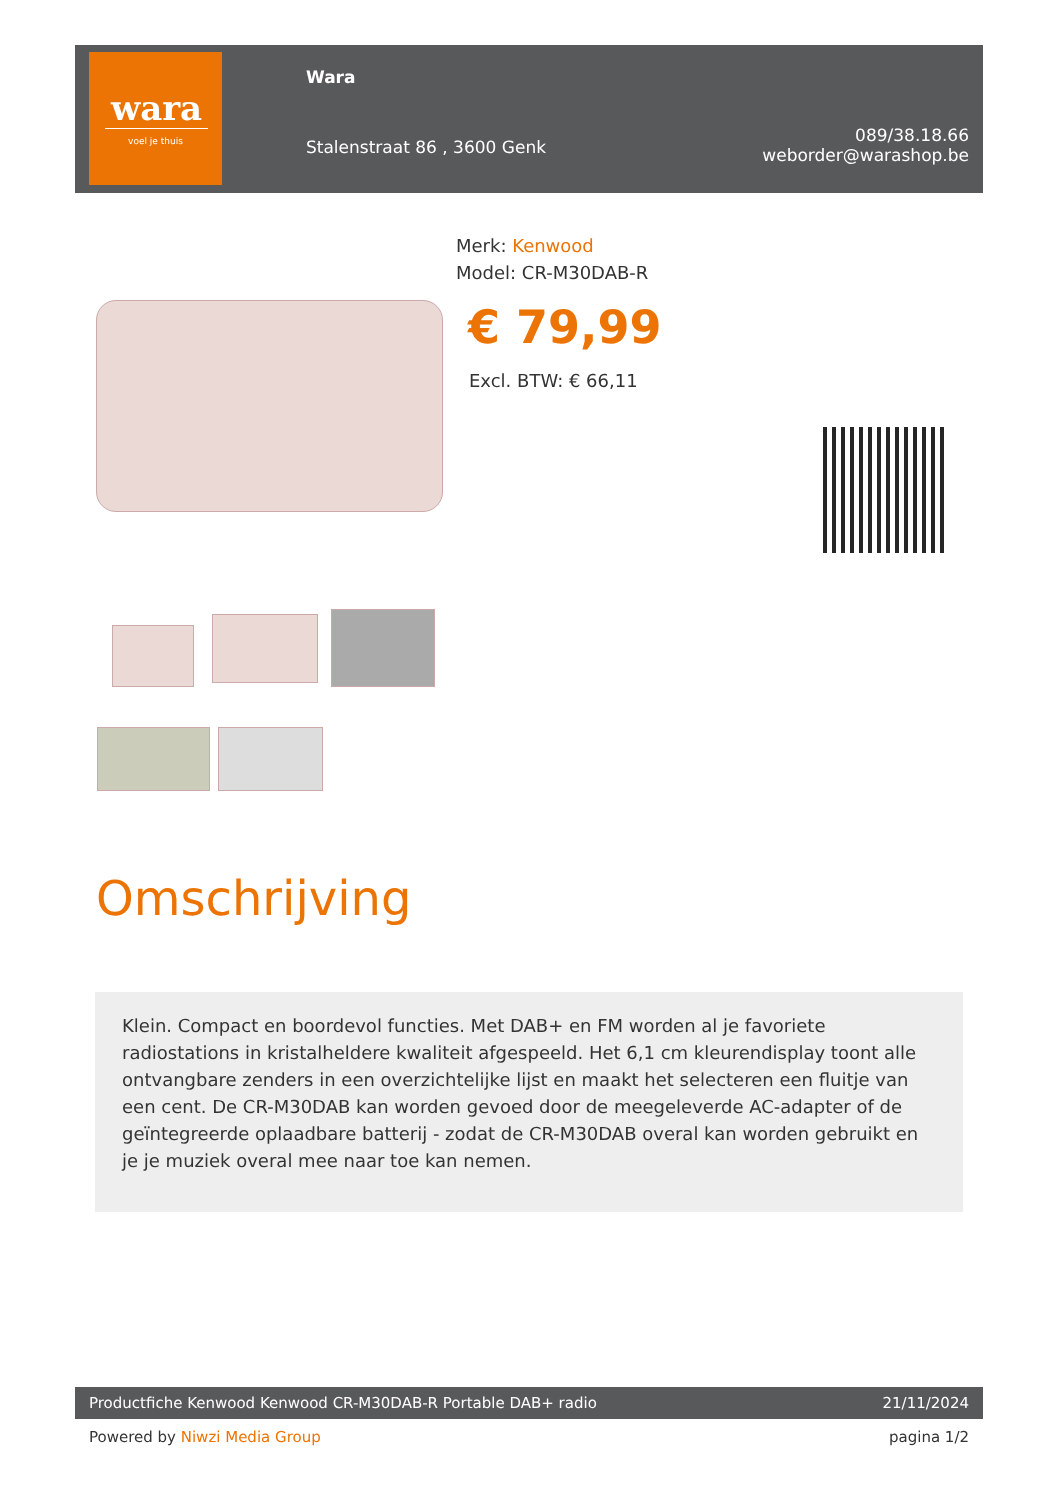wara
voel je thuis
Wara
Stalenstraat 86 , 3600 Genk
089/38.18.66
weborder@warashop.be
Merk: Kenwood
Model: CR-M30DAB-R
€ 79,99
Excl. BTW: € 66,11
Omschrijving
Klein. Compact en boordevol functies. Met DAB+ en FM worden al je favoriete radiostations in kristalheldere kwaliteit afgespeeld. Het 6,1 cm kleurendisplay toont alle ontvangbare zenders in een overzichtelijke lijst en maakt het selecteren een fluitje van een cent. De CR-M30DAB kan worden gevoed door de meegeleverde AC-adapter of de geïntegreerde oplaadbare batterij - zodat de CR-M30DAB overal kan worden gebruikt en je je muziek overal mee naar toe kan nemen.
Productfiche Kenwood Kenwood CR-M30DAB-R Portable DAB+ radio 21/11/2024
Powered by Niwzi Media Group pagina 1/2